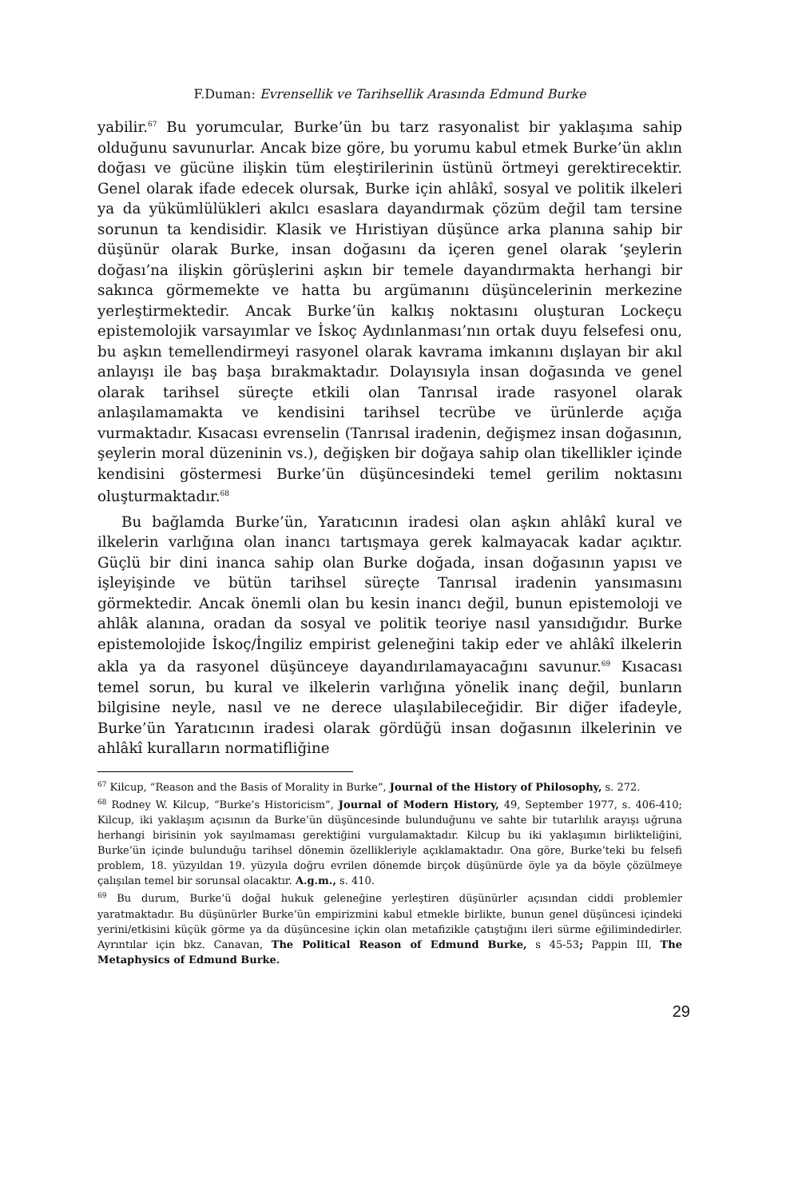F.Duman: Evrensellik ve Tarihsellik Arasında Edmund Burke
yabilir.<sup>67</sup> Bu yorumcular, Burke’ün bu tarz rasyonalist bir yaklaşıma sahip olduğunu savunurlar. Ancak bize göre, bu yorumu kabul etmek Burke’ün aklın doğası ve gücüne ilişkin tüm eleştirilerinin üstünü örtmeyi gerektirecektir. Genel olarak ifade edecek olursak, Burke için ahlâkî, sosyal ve politik ilkeleri ya da yükümlülükleri akılcı esaslara dayandırmak çözüm değil tam tersine sorunun ta kendisidir. Klasik ve Hıristiyan düşünce arka planına sahip bir düşünür olarak Burke, insan doğasını da içeren genel olarak ‘şeylerin doğası’na ilişkin görüşlerini aşkın bir temele dayandırmakta herhangi bir sakınca görmemekte ve hatta bu argümanını düşüncelerinin merkezine yerleştirmektedir. Ancak Burke’ün kalkış noktasını oluşturan Lockeçu epistemolojik varsayımlar ve İskoç Aydınlanması’nın ortak duyu felsefesi onu, bu aşkın temellendirmeyi rasyonel olarak kavrama imkanını dışlayan bir akıl anlayışı ile baş başa bırakmaktadır. Dolayısıyla insan doğasında ve genel olarak tarihsel süreçte etkili olan Tanrısal irade rasyonel olarak anlaşılamamakta ve kendisini tarihsel tecrübe ve ürünlerde açığa vurmaktadır. Kısacası evrenselin (Tanrısal iradenin, değişmez insan doğasının, şeylerin moral düzeninin vs.), değişken bir doğaya sahip olan tikellikler içinde kendisini göstermesi Burke’ün düşüncesindeki temel gerilim noktasını oluşturmaktadır.<sup>68</sup>
Bu bağlamda Burke’ün, Yaratıcının iradesi olan aşkın ahlâkî kural ve ilkelerin varlığına olan inancı tartışmaya gerek kalmayacak kadar açıktır. Güçlü bir dini inanca sahip olan Burke doğada, insan doğasının yapısı ve işleyişinde ve bütün tarihsel süreçte Tanrısal iradenin yansımasını görmektedir. Ancak önemli olan bu kesin inancı değil, bunun epistemoloji ve ahlâk alanına, oradan da sosyal ve politik teoriye nasıl yansıdığıdır. Burke epistemolojide İskoç/İngiliz empirist geleneğini takip eder ve ahlâkî ilkelerin akla ya da rasyonel düşünceye dayandırılamayacağını savunur.<sup>69</sup> Kısacası temel sorun, bu kural ve ilkelerin varlığına yönelik inanç değil, bunların bilgisine neyle, nasıl ve ne derece ulaşılabileceğidir. Bir diğer ifadeyle, Burke’ün Yaratıcının iradesi olarak gördüğü insan doğasının ilkelerinin ve ahlâkî kuralların normatifliğine
<sup>67</sup> Kilcup, “Reason and the Basis of Morality in Burke”, Journal of the History of Philosophy, s. 272.
<sup>68</sup> Rodney W. Kilcup, “Burke’s Historicism”, Journal of Modern History, 49, September 1977, s. 406-410; Kilcup, iki yaklaşım açısının da Burke’ün düşüncesinde bulunduğunu ve sahte bir tutarlılık arayışı uğruna herhangi birisinin yok sayılmaması gerektiğini vurgulamaktadır. Kilcup bu iki yaklaşımın birlikteliğini, Burke’ün içinde bulunduğu tarihsel dönemin özellikleriyle açıklamaktadır. Ona göre, Burke’teki bu felsefi problem, 18. yüzyıldan 19. yüzyıla doğru evrilen dönemde birçok düşünürde öyle ya da böyle çözülmeye çalışılan temel bir sorunsal olacaktır. A.g.m., s. 410.
<sup>69</sup> Bu durum, Burke’ü doğal hukuk geleneğine yerleştiren düşünürler açısından ciddi problemler yaratmaktadır. Bu düşünürler Burke’ün empirizmini kabul etmekle birlikte, bunun genel düşüncesi içindeki yerini/etkisini küçük görme ya da düşüncesine içkin olan metafizikle çatıştığını ileri sürme eğilimindedirler. Ayrıntılar için bkz. Canavan, The Political Reason of Edmund Burke, s 45-53; Pappin III, The Metaphysics of Edmund Burke.
29